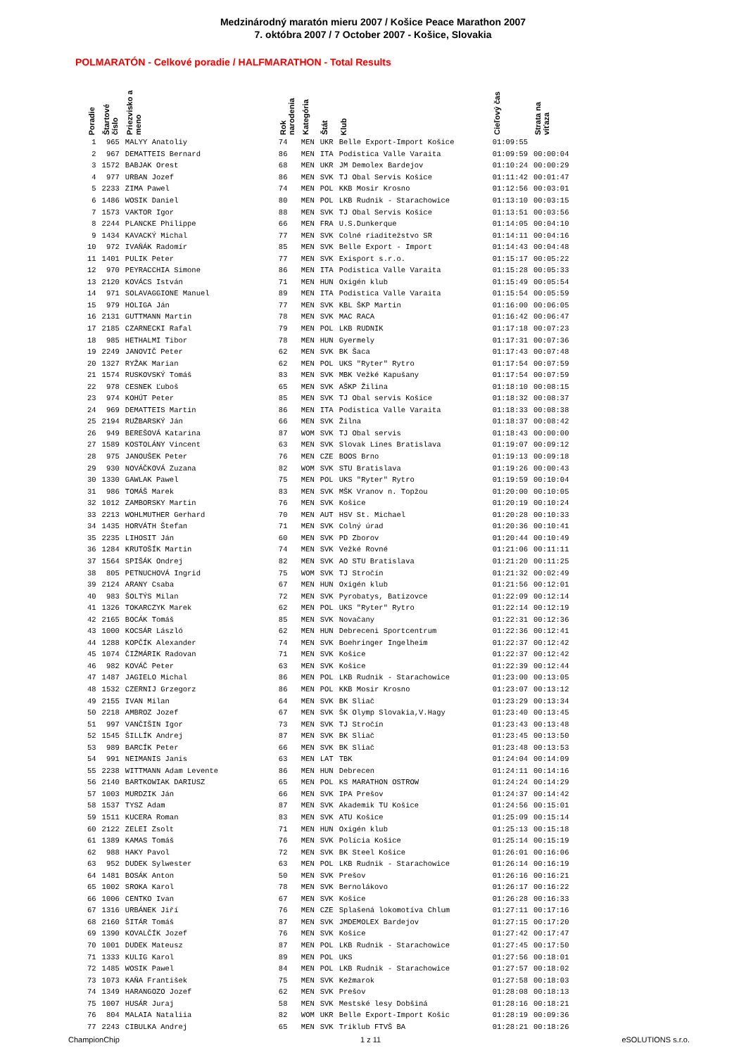Medzinárodný maratón mieru 2007 / Košice Peace Marathon 2007
7. októbra 2007 / 7 October 2007 - Košice, Slovakia
POLMARATÓN - Celkové poradie / HALFMARATHON - Total Results
| Poradie | Štartové číslo | Priezvisko a meno | Rok narodenia | Kategória | Štát | Klub | Cieľový čas | Strata na víťaza |
| --- | --- | --- | --- | --- | --- | --- | --- | --- |
| 1 | 965 | MALYY Anatoliy | 74 | MEN | UKR | Belle Export-Import Košice | 01:09:55 | |
| 2 | 967 | DEMATTEIS Bernard | 86 | MEN | ITA | Podistica Valle Varaita | 01:09:59 | 00:00:04 |
| 3 | 1572 | BABJAK Orest | 68 | MEN | UKR | JM Demolex Bardejov | 01:10:24 | 00:00:29 |
| 4 | 977 | URBAN Jozef | 86 | MEN | SVK | TJ Obal Servis Košice | 01:11:42 | 00:01:47 |
| 5 | 2233 | ZIMA Pawel | 74 | MEN | POL | KKB Mosir Krosno | 01:12:56 | 00:03:01 |
| 6 | 1486 | WOSIK Daniel | 80 | MEN | POL | LKB Rudnik - Starachowice | 01:13:10 | 00:03:15 |
| 7 | 1573 | VAKTOR Igor | 88 | MEN | SVK | TJ Obal Servis Košice | 01:13:51 | 00:03:56 |
| 8 | 2244 | PLANCKE Philippe | 66 | MEN | FRA | U.S.Dunkerque | 01:14:05 | 00:04:10 |
| 9 | 1434 | KAVACKÝ Michal | 77 | MEN | SVK | Colné riaditežstvo SR | 01:14:11 | 00:04:16 |
| 10 | 972 | IVAŇÁK Radomír | 85 | MEN | SVK | Belle Export - Import | 01:14:43 | 00:04:48 |
| 11 | 1401 | PULIK Peter | 77 | MEN | SVK | Exisport s.r.o. | 01:15:17 | 00:05:22 |
| 12 | 970 | PEYRACCHIA Simone | 86 | MEN | ITA | Podistica Valle Varaita | 01:15:28 | 00:05:33 |
| 13 | 2120 | KOVÁCS István | 71 | MEN | HUN | Oxigén klub | 01:15:49 | 00:05:54 |
| 14 | 971 | SOLAVAGGIONE Manuel | 89 | MEN | ITA | Podistica Valle Varaita | 01:15:54 | 00:05:59 |
| 15 | 979 | HOLIGA Ján | 77 | MEN | SVK | KBL ŠKP Martin | 01:16:00 | 00:06:05 |
| 16 | 2131 | GUTTMANN Martin | 78 | MEN | SVK | MAC RACA | 01:16:42 | 00:06:47 |
| 17 | 2185 | CZARNECKI Rafal | 79 | MEN | POL | LKB RUDNIK | 01:17:18 | 00:07:23 |
| 18 | 985 | HETHALMI Tibor | 78 | MEN | HUN | Gyermely | 01:17:31 | 00:07:36 |
| 19 | 2249 | JANOVIČ Peter | 62 | MEN | SVK | BK Šaca | 01:17:43 | 00:07:48 |
| 20 | 1327 | RYŽAK Marian | 62 | MEN | POL | UKS "Ryter" Rytro | 01:17:54 | 00:07:59 |
| 21 | 1574 | RUSKOVSKÝ Tomáš | 83 | MEN | SVK | MBK Vežké Kapušany | 01:17:54 | 00:07:59 |
| 22 | 978 | CESNEK Ľuboš | 65 | MEN | SVK | AŠKP Žilina | 01:18:10 | 00:08:15 |
| 23 | 974 | KOHÚT Peter | 85 | MEN | SVK | TJ Obal servis Košice | 01:18:32 | 00:08:37 |
| 24 | 969 | DEMATTEIS Martin | 86 | MEN | ITA | Podistica Valle Varaita | 01:18:33 | 00:08:38 |
| 25 | 2194 | RUŽBARSKÝ Ján | 66 | MEN | SVK | Žilna | 01:18:37 | 00:08:42 |
| 26 | 949 | BEREŠOVÁ Katarina | 87 | WOM | SVK | TJ Obal servis | 01:18:43 | 00:00:00 |
| 27 | 1589 | KOSTOLÁNY Vincent | 63 | MEN | SVK | Slovak Lines Bratislava | 01:19:07 | 00:09:12 |
| 28 | 975 | JANOUŠEK Peter | 76 | MEN | CZE | BOOS Brno | 01:19:13 | 00:09:18 |
| 29 | 930 | NOVÁČKOVÁ Zuzana | 82 | WOM | SVK | STU Bratislava | 01:19:26 | 00:00:43 |
| 30 | 1330 | GAWLAK Pawel | 75 | MEN | POL | UKS "Ryter" Rytro | 01:19:59 | 00:10:04 |
| 31 | 986 | TOMÁŠ Marek | 83 | MEN | SVK | MŠK Vranov n. Topžou | 01:20:00 | 00:10:05 |
| 32 | 1012 | ZAMBORSKY Martin | 76 | MEN | SVK | Košice | 01:20:19 | 00:10:24 |
| 33 | 2213 | WOHLMUTHER Gerhard | 70 | MEN | AUT | HSV St. Michael | 01:20:28 | 00:10:33 |
| 34 | 1435 | HORVÁTH Štefan | 71 | MEN | SVK | Colný úrad | 01:20:36 | 00:10:41 |
| 35 | 2235 | LIHOSIT Ján | 60 | MEN | SVK | PD Zborov | 01:20:44 | 00:10:49 |
| 36 | 1284 | KRUTOŠÍK Martin | 74 | MEN | SVK | Vežké Rovné | 01:21:06 | 00:11:11 |
| 37 | 1564 | SPIŠÁK Ondrej | 82 | MEN | SVK | AO STU Bratislava | 01:21:20 | 00:11:25 |
| 38 | 805 | PETNUCHOVÁ Ingrid | 75 | WOM | SVK | TJ Stročín | 01:21:32 | 00:02:49 |
| 39 | 2124 | ARANY Csaba | 67 | MEN | HUN | Oxigén klub | 01:21:56 | 00:12:01 |
| 40 | 983 | ŠOLTÝS Milan | 72 | MEN | SVK | Pyrobatys, Batizovce | 01:22:09 | 00:12:14 |
| 41 | 1326 | TOKARCZYK Marek | 62 | MEN | POL | UKS "Ryter" Rytro | 01:22:14 | 00:12:19 |
| 42 | 2165 | BOCÁK Tomáš | 85 | MEN | SVK | Novačany | 01:22:31 | 00:12:36 |
| 43 | 1000 | KOCSÁR László | 62 | MEN | HUN | Debreceni Sportcentrum | 01:22:36 | 00:12:41 |
| 44 | 1288 | KOPČÍK Alexander | 74 | MEN | SVK | Boehringer Ingelheim | 01:22:37 | 00:12:42 |
| 45 | 1074 | ČIŽMÁRIK Radovan | 71 | MEN | SVK | Košice | 01:22:37 | 00:12:42 |
| 46 | 982 | KOVÁČ Peter | 63 | MEN | SVK | Košice | 01:22:39 | 00:12:44 |
| 47 | 1487 | JAGIELO Michal | 86 | MEN | POL | LKB Rudnik - Starachowice | 01:23:00 | 00:13:05 |
| 48 | 1532 | CZERNIJ Grzegorz | 86 | MEN | POL | KKB Mosir Krosno | 01:23:07 | 00:13:12 |
| 49 | 2155 | IVAN Milan | 64 | MEN | SVK | BK Sliač | 01:23:29 | 00:13:34 |
| 50 | 2218 | AMBROZ Jozef | 67 | MEN | SVK | ŠK Olymp Slovakia,V.Hagy | 01:23:40 | 00:13:45 |
| 51 | 997 | VANČIŠIN Igor | 73 | MEN | SVK | TJ Stročín | 01:23:43 | 00:13:48 |
| 52 | 1545 | ŠILLÍK Andrej | 87 | MEN | SVK | BK Sliač | 01:23:45 | 00:13:50 |
| 53 | 989 | BARCÍK Peter | 66 | MEN | SVK | BK Sliač | 01:23:48 | 00:13:53 |
| 54 | 991 | NEIMANIS Janis | 63 | MEN | LAT | TBK | 01:24:04 | 00:14:09 |
| 55 | 2238 | WITTMANN Adam Levente | 86 | MEN | HUN | Debrecen | 01:24:11 | 00:14:16 |
| 56 | 2140 | BARTKOWIAK DARIUSZ | 65 | MEN | POL | KS MARATHON OSTROW | 01:24:24 | 00:14:29 |
| 57 | 1003 | MURDZIK Ján | 66 | MEN | SVK | IPA Prešov | 01:24:37 | 00:14:42 |
| 58 | 1537 | TYSZ Adam | 87 | MEN | SVK | Akademik TU Košice | 01:24:56 | 00:15:01 |
| 59 | 1511 | KUCERA Roman | 83 | MEN | SVK | ATU Košice | 01:25:09 | 00:15:14 |
| 60 | 2122 | ZELEI Zsolt | 71 | MEN | HUN | Oxigén klub | 01:25:13 | 00:15:18 |
| 61 | 1389 | KAMAS Tomáš | 76 | MEN | SVK | Polícia Košice | 01:25:14 | 00:15:19 |
| 62 | 988 | HAKY Pavol | 72 | MEN | SVK | BK Steel Košice | 01:26:01 | 00:16:06 |
| 63 | 952 | DUDEK Sylwester | 63 | MEN | POL | LKB Rudnik - Starachowice | 01:26:14 | 00:16:19 |
| 64 | 1481 | BOSÁK Anton | 50 | MEN | SVK | Prešov | 01:26:16 | 00:16:21 |
| 65 | 1002 | SROKA Karol | 78 | MEN | SVK | Bernolákovo | 01:26:17 | 00:16:22 |
| 66 | 1006 | CENTKO Ivan | 67 | MEN | SVK | Košice | 01:26:28 | 00:16:33 |
| 67 | 1316 | URBÁNEK Jiří | 76 | MEN | CZE | Splašená lokomotíva Chlum | 01:27:11 | 00:17:16 |
| 68 | 2160 | ŠITÁR Tomáš | 87 | MEN | SVK | JMDEMOLEX Bardejov | 01:27:15 | 00:17:20 |
| 69 | 1390 | KOVALČÍK Jozef | 76 | MEN | SVK | Košice | 01:27:42 | 00:17:47 |
| 70 | 1001 | DUDEK Mateusz | 87 | MEN | POL | LKB Rudnik - Starachowice | 01:27:45 | 00:17:50 |
| 71 | 1333 | KULIG Karol | 89 | MEN | POL | UKS | 01:27:56 | 00:18:01 |
| 72 | 1485 | WOSIK Pawel | 84 | MEN | POL | LKB Rudnik - Starachowice | 01:27:57 | 00:18:02 |
| 73 | 1073 | KAŇA František | 75 | MEN | SVK | Kežmarok | 01:27:58 | 00:18:03 |
| 74 | 1349 | HARANGOZO Jozef | 62 | MEN | SVK | Prešov | 01:28:08 | 00:18:13 |
| 75 | 1007 | HUSÁR Juraj | 58 | MEN | SVK | Mestské lesy Dobšiná | 01:28:16 | 00:18:21 |
| 76 | 804 | MALAIA Nataliia | 82 | WOM | UKR | Belle Export-Import Košic | 01:28:19 | 00:09:36 |
| 77 | 2243 | CIBULKA Andrej | 65 | MEN | SVK | Triklub FTVŠ BA | 01:28:21 | 00:18:26 |
ChampionChip 1 z 11 eSOLUTIONS s.r.o.